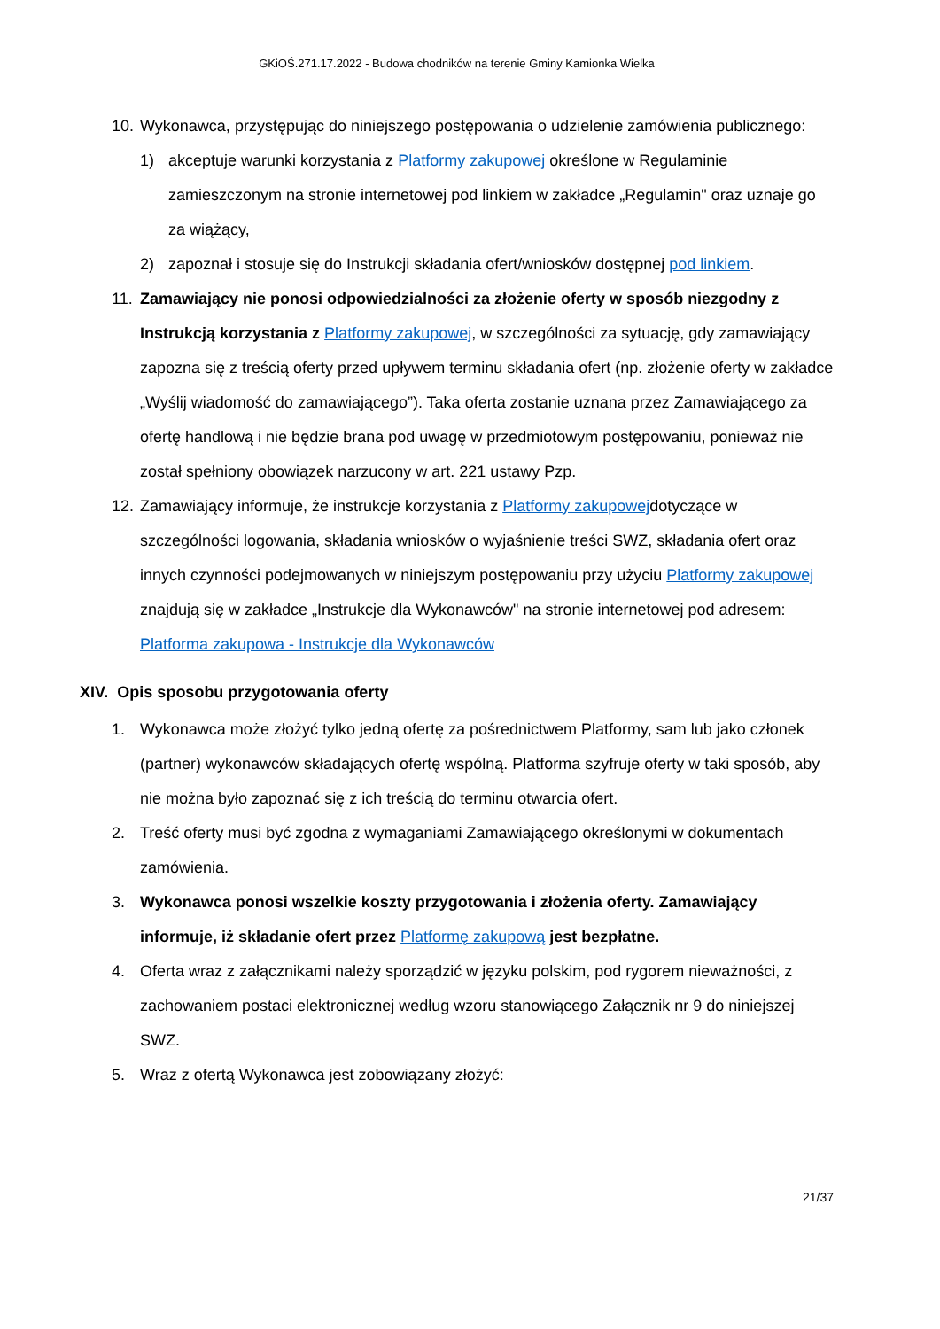GKiOŚ.271.17.2022 - Budowa chodników na terenie Gminy Kamionka Wielka
10. Wykonawca, przystępując do niniejszego postępowania o udzielenie zamówienia publicznego:
1) akceptuje warunki korzystania z Platformy zakupowej określone w Regulaminie zamieszczonym na stronie internetowej pod linkiem w zakładce „Regulamin" oraz uznaje go za wiążący,
2) zapoznał i stosuje się do Instrukcji składania ofert/wniosków dostępnej pod linkiem.
11. Zamawiający nie ponosi odpowiedzialności za złożenie oferty w sposób niezgodny z Instrukcją korzystania z Platformy zakupowej, w szczególności za sytuację, gdy zamawiający zapozna się z treścią oferty przed upływem terminu składania ofert (np. złożenie oferty w zakładce „Wyślij wiadomość do zamawiającego”). Taka oferta zostanie uznana przez Zamawiającego za ofertę handlową i nie będzie brana pod uwagę w przedmiotowym postępowaniu, ponieważ nie został spełniony obowiązek narzucony w art. 221 ustawy Pzp.
12. Zamawiający informuje, że instrukcje korzystania z Platformy zakupowejdotyczące w szczególności logowania, składania wniosków o wyjaśnienie treści SWZ, składania ofert oraz innych czynności podejmowanych w niniejszym postępowaniu przy użyciu Platformy zakupowej znajdują się w zakładce „Instrukcje dla Wykonawców" na stronie internetowej pod adresem: Platforma zakupowa - Instrukcje dla Wykonawców
XIV. Opis sposobu przygotowania oferty
1. Wykonawca może złożyć tylko jedną ofertę za pośrednictwem Platformy, sam lub jako członek (partner) wykonawców składających ofertę wspólną. Platforma szyfruje oferty w taki sposób, aby nie można było zapoznać się z ich treścią do terminu otwarcia ofert.
2. Treść oferty musi być zgodna z wymaganiami Zamawiającego określonymi w dokumentach zamówienia.
3. Wykonawca ponosi wszelkie koszty przygotowania i złożenia oferty. Zamawiający informuje, iż składanie ofert przez Platformę zakupową jest bezpłatne.
4. Oferta wraz z załącznikami należy sporządzić w języku polskim, pod rygorem nieważności, z zachowaniem postaci elektronicznej według wzoru stanowiącego Załącznik nr 9 do niniejszej SWZ.
5. Wraz z ofertą Wykonawca jest zobowiązany złożyć:
21/37